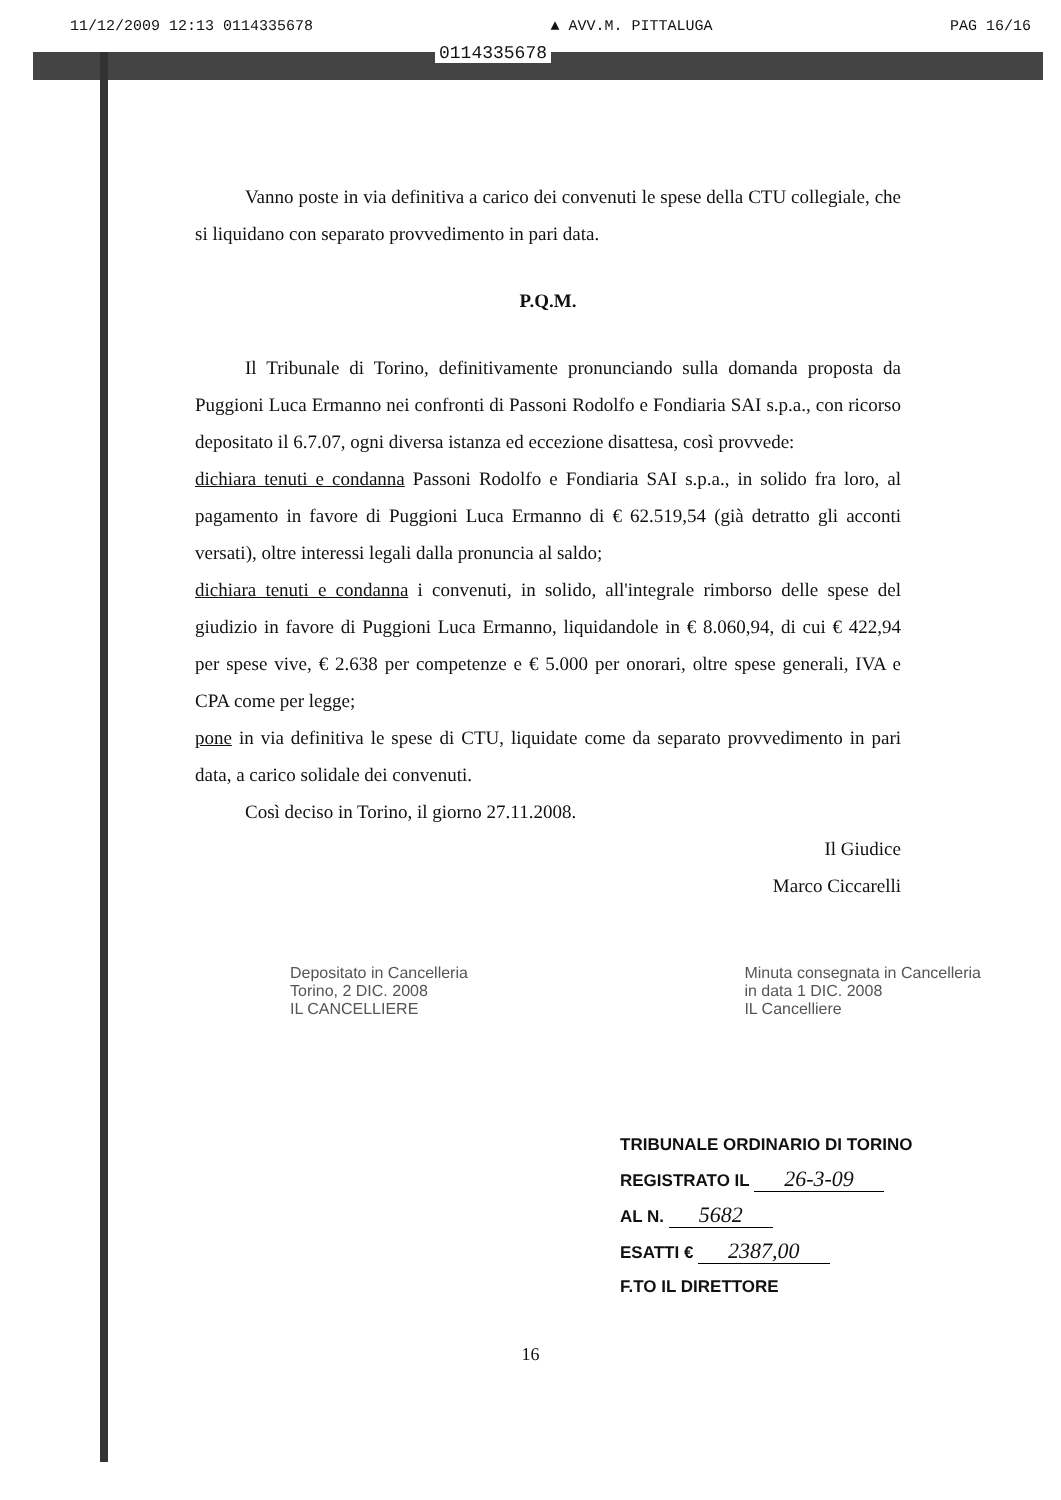11/12/2009 12:13 0114335678 ▲ AVV.M. PITTALUGA PAG 16/16
0114335678
Vanno poste in via definitiva a carico dei convenuti le spese della CTU collegiale, che si liquidano con separato provvedimento in pari data.
P.Q.M.
Il Tribunale di Torino, definitivamente pronunciando sulla domanda proposta da Puggioni Luca Ermanno nei confronti di Passoni Rodolfo e Fondiaria SAI s.p.a., con ricorso depositato il 6.7.07, ogni diversa istanza ed eccezione disattesa, così provvede:
dichiara tenuti e condanna Passoni Rodolfo e Fondiaria SAI s.p.a., in solido fra loro, al pagamento in favore di Puggioni Luca Ermanno di € 62.519,54 (già detratto gli acconti versati), oltre interessi legali dalla pronuncia al saldo;
dichiara tenuti e condanna i convenuti, in solido, all'integrale rimborso delle spese del giudizio in favore di Puggioni Luca Ermanno, liquidandole in € 8.060,94, di cui € 422,94 per spese vive, € 2.638 per competenze e € 5.000 per onorari, oltre spese generali, IVA e CPA come per legge;
pone in via definitiva le spese di CTU, liquidate come da separato provvedimento in pari data, a carico solidale dei convenuti.
Così deciso in Torino, il giorno 27.11.2008.
Il Giudice
Marco Ciccarelli
Depositato in Cancelleria
Torino, 2 DIC. 2008
IL CANCELLIERE
Minuta consegnata in Cancelleria
in data 1 DIC. 2008
IL Cancelliere
TRIBUNALE ORDINARIO DI TORINO
REGISTRATO IL 26-3-09
AL N. 5682
ESATTI € 2387,00
F.TO IL DIRETTORE
16